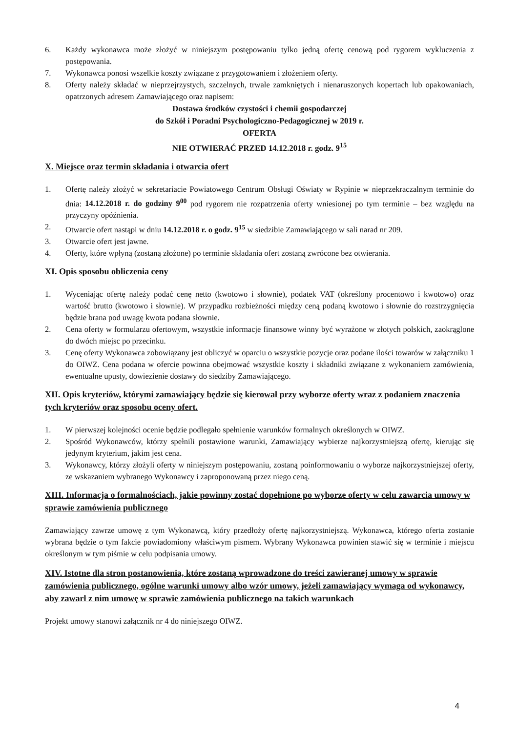6. Każdy wykonawca może złożyć w niniejszym postępowaniu tylko jedną ofertę cenową pod rygorem wykluczenia z postępowania.
7. Wykonawca ponosi wszelkie koszty związane z przygotowaniem i złożeniem oferty.
8. Oferty należy składać w nieprzejrzystych, szczelnych, trwale zamkniętych i nienaruszonych kopertach lub opakowaniach, opatrzonych adresem Zamawiającego oraz napisem:
Dostawa środków czystości i chemii gospodarczej
do Szkół i Poradni Psychologiczno-Pedagogicznej w 2019 r.
OFERTA
NIE OTWIERAĆ PRZED 14.12.2018 r. godz. 9<sup>15</sup>
X. Miejsce oraz termin składania i otwarcia ofert
1. Ofertę należy złożyć w sekretariacie Powiatowego Centrum Obsługi Oświaty w Rypinie w nieprzekraczalnym terminie do dnia: 14.12.2018 r. do godziny 9<sup>00</sup> pod rygorem nie rozpatrzenia oferty wniesionej po tym terminie – bez względu na przyczyny opóźnienia.
2. Otwarcie ofert nastąpi w dniu 14.12.2018 r. o godz. 9<sup>15</sup> w siedzibie Zamawiającego w sali narad nr 209.
3. Otwarcie ofert jest jawne.
4. Oferty, które wpłyną (zostaną złożone) po terminie składania ofert zostaną zwrócone bez otwierania.
XI. Opis sposobu obliczenia ceny
1. Wyceniając ofertę należy podać cenę netto (kwotowo i słownie), podatek VAT (określony procentowo i kwotowo) oraz wartość brutto (kwotowo i słownie). W przypadku rozbieżności między ceną podaną kwotowo i słownie do rozstrzygnięcia będzie brana pod uwagę kwota podana słownie.
2. Cena oferty w formularzu ofertowym, wszystkie informacje finansowe winny być wyrażone w złotych polskich, zaokrąglone do dwóch miejsc po przecinku.
3. Cenę oferty Wykonawca zobowiązany jest obliczyć w oparciu o wszystkie pozycje oraz podane ilości towarów w załączniku 1 do OIWZ. Cena podana w ofercie powinna obejmować wszystkie koszty i składniki związane z wykonaniem zamówienia, ewentualne upusty, dowiezienie dostawy do siedziby Zamawiającego.
XII. Opis kryteriów, którymi zamawiający będzie się kierował przy wyborze oferty wraz z podaniem znaczenia tych kryteriów oraz sposobu oceny ofert.
1. W pierwszej kolejności ocenie będzie podlegało spełnienie warunków formalnych określonych w OIWZ.
2. Spośród Wykonawców, którzy spełnili postawione warunki, Zamawiający wybierze najkorzystniejszą ofertę, kierując się jedynym kryterium, jakim jest cena.
3. Wykonawcy, którzy złożyli oferty w niniejszym postępowaniu, zostaną poinformowaniu o wyborze najkorzystniejszej oferty, ze wskazaniem wybranego Wykonawcy i zaproponowaną przez niego ceną.
XIII. Informacja o formalnościach, jakie powinny zostać dopełnione po wyborze oferty w celu zawarcia umowy w sprawie zamówienia publicznego
Zamawiający zawrze umowę z tym Wykonawcą, który przedłoży ofertę najkorzystniejszą. Wykonawca, którego oferta zostanie wybrana będzie o tym fakcie powiadomiony właściwym pismem. Wybrany Wykonawca powinien stawić się w terminie i miejscu określonym w tym piśmie w celu podpisania umowy.
XIV. Istotne dla stron postanowienia, które zostaną wprowadzone do treści zawieranej umowy w sprawie zamówienia publicznego, ogólne warunki umowy albo wzór umowy, jeżeli zamawiający wymaga od wykonawcy, aby zawarł z nim umowę w sprawie zamówienia publicznego na takich warunkach
Projekt umowy stanowi załącznik nr 4 do niniejszego OIWZ.
4